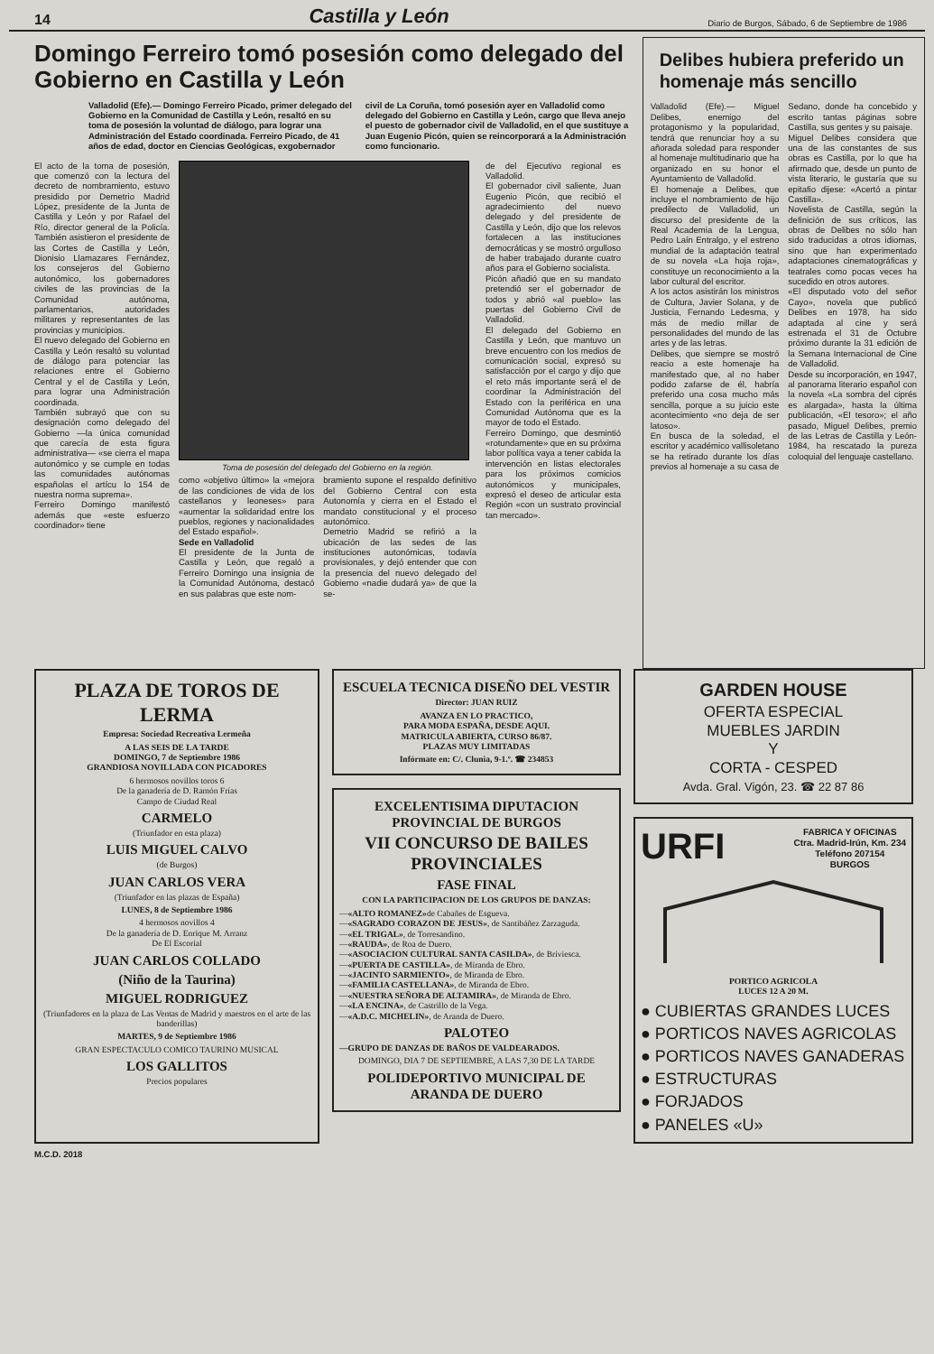14 Castilla y León Diario de Burgos, Sábado, 6 de Septiembre de 1986
Domingo Ferreiro tomó posesión como delegado del Gobierno en Castilla y León
Valladolid (Efe).— Domingo Ferreiro Picado, primer delegado del Gobierno en la Comunidad de Castilla y León, resaltó en su toma de posesión la voluntad de diálogo, para lograr una Administración del Estado coordinada. Ferreiro Picado, de 41 años de edad, doctor en Ciencias Geológicas, exgobernador civil de La Coruña, tomó posesión ayer en Valladolid como delegado del Gobierno en Castilla y León, cargo que lleva anejo el puesto de gobernador civil de Valladolid, en el que sustituye a Juan Eugenio Picón, quien se reincorporará a la Administración como funcionario.
El acto de la toma de posesión, que comenzó con la lectura del decreto de nombramiento, estuvo presidido por Demetrio Madrid López, presidente de la Junta de Castilla y León y por Rafael del Río, director general de la Policía. También asistieron el presidente de las Cortes de Castilla y León, Dionisio Llamazares Fernández, los consejeros del Gobierno autonómico, los gobernadores civiles de las provincias de la Comunidad autónoma, parlamentarios, autoridades militares y representantes de las provincias y municipios.
El nuevo delegado del Gobierno en Castilla y León resaltó su voluntad de diálogo para potenciar las relaciones entre el Gobierno Central y el de Castilla y León, para lograr una Administración coordinada.
También subrayó que con su designación como delegado del Gobierno —la única comunidad que carecía de esta figura administrativa— «se cierra el mapa autonómico y se cumple en todas las comunidades autónomas españolas el artícu lo 154 de nuestra norma suprema».
Ferreiro Domingo manifestó además que «este esfuerzo coordinador» tiene
Toma de posesión del delegado del Gobierno en la región.
como «objetivo último» la «mejora de las condiciones de vida de los castellanos y leoneses» para «aumentar la solidaridad entre los pueblos, regiones y nacionalidades del Estado español».
Sede en Valladolid
El presidente de la Junta de Castilla y León, que regaló a Ferreiro Domingo una insignia de la Comunidad Autónoma, destacó en sus palabras que este nom-
bramiento supone el respaldo definitivo del Gobierno Central con esta Autonomía y cierra en el Estado el mandato constitucional y el proceso autonómico.
Demetrio Madrid se refirió a la ubicación de las sedes de las instituciones autonómicas, todavía provisionales, y dejó entender que con la presencia del nuevo delegado del Gobierno «nadie dudará ya» de que la se-
de del Ejecutivo regional es Valladolid.
El gobernador civil saliente, Juan Eugenio Picón, que recibió el agradecimiento del nuevo delegado y del presidente de Castilla y León, dijo que los relevos fortalecen a las instituciones democráticas y se mostró orgulloso de haber trabajado durante cuatro años para el Gobierno socialista.
Picón añadió que en su mandato pretendió ser el gobernador de todos y abrió «al pueblo» las puertas del Gobierno Civil de Valladolid.
El delegado del Gobierno en Castilla y León, que mantuvo un breve encuentro con los medios de comunicación social, expresó su satisfacción por el cargo y dijo que el reto más importante será el de coordinar la Administración del Estado con la periférica en una Comunidad Autónoma que es la mayor de todo el Estado.
Ferreiro Domingo, que desmintió «rotundamente» que en su próxima labor política vaya a tener cabida la intervención en listas electorales para los próximos comicios autonómicos y municipales, expresó el deseo de articular esta Región «con un sustrato provincial tan mercado».
Delibes hubiera preferido un homenaje más sencillo
Valladolid (Efe).— Miguel Delibes, enemigo del protagonismo y la popularidad, tendrá que renunciar hoy a su añorada soledad para responder al homenaje multitudinario que ha organizado en su honor el Ayuntamiento de Valladolid.
El homenaje a Delibes, que incluye el nombramiento de hijo predilecto de Valladolid, un discurso del presidente de la Real Academia de la Lengua, Pedro Laín Entralgo, y el estreno mundial de la adaptación teatral de su novela «La hoja roja», constituye un reconocimiento a la labor cultural del escritor.
A los actos asistirán los ministros de Cultura, Javier Solana, y de Justicia, Fernando Ledesma, y más de medio millar de personalidades del mundo de las artes y de las letras.
Delibes, que siempre se mostró reacio a este homenaje ha manifestado que, al no haber podido zafarse de él, habría preferido una cosa mucho más sencilla, porque a su juicio este acontecimiento «no deja de ser latoso».
En busca de la soledad, el escritor y académico vallisoletano se ha retirado durante los días previos al homenaje a su casa de Sedano, donde ha concebido y escrito tantas páginas sobre Castilla, sus gentes y su paisaje.
Miguel Delibes considera que una de las constantes de sus obras es Castilla, por lo que ha afirmado que, desde un punto de vista literario, le gustaría que su epitafio dijese: «Acertó a pintar Castilla».
Novelista de Castilla, según la definición de sus críticos, las obras de Delibes no sólo han sido traducidas a otros idiomas, sino que han experimentado adaptaciones cinematográficas y teatrales como pocas veces ha sucedido en otros autores.
«El disputado voto del señor Cayo», novela que publicó Delibes en 1978, ha sido adaptada al cine y será estrenada el 31 de Octubre próximo durante la 31 edición de la Semana Internacional de Cine de Valladolid.
Desde su incorporación, en 1947, al panorama literario español con la novela «La sombra del ciprés es alargada», hasta la última publicación, «El tesoro»; el año pasado, Miguel Delibes, premio de las Letras de Castilla y León-1984, ha rescatado la pureza coloquial del lenguaje castellano.
PLAZA DE TOROS DE LERMA
Empresa: Sociedad Recreativa Lermeña
A LAS SEIS DE LA TARDE
DOMINGO, 7 de Septiembre 1986
GRANDIOSA NOVILLADA CON PICADORES
6 hermosos novillos toros 6
De la ganadería de D. Ramón Frías
Campo de Ciudad Real
CARMELO
(Triunfador en esta plaza)
LUIS MIGUEL CALVO
(de Burgos)
JUAN CARLOS VERA
(Triunfador en las plazas de España)
LUNES, 8 de Septiembre 1986
4 hermosos novillos 4
De la ganadería de D. Enrique M. Arranz
De El Escorial
JUAN CARLOS COLLADO
(Niño de la Taurina)
MIGUEL RODRIGUEZ
(Triunfadores en la plaza de Las Ventas de Madrid y maestros en el arte de las banderillas)
MARTES, 9 de Septiembre 1986
GRAN ESPECTACULO COMICO TAURINO MUSICAL
LOS GALLITOS
Precios populares
ESCUELA TECNICA DISEÑO DEL VESTIR
Director: JUAN RUIZ
AVANZA EN LO PRACTICO,
PARA MODA ESPAÑA, DESDE AQUI.
MATRICULA ABIERTA, CURSO 86/87.
PLAZAS MUY LIMITADAS
Infórmate en: C/. Clunia, 9-1.º. ☎ 234853
EXCELENTISIMA DIPUTACION PROVINCIAL DE BURGOS
VII CONCURSO DE BAILES PROVINCIALES
FASE FINAL
CON LA PARTICIPACION DE LOS GRUPOS DE DANZAS:
—«ALTO ROMANEZ»de Cabañes de Esgueva.
—«SAGRADO CORAZON DE JESUS», de Santibáñez Zarzaguda.
—«EL TRIGAL», de Torresandino.
—«RAUDA», de Roa de Duero.
—«ASOCIACION CULTURAL SANTA CASILDA», de Briviesca.
—«PUERTA DE CASTILLA», de Miranda de Ebro.
—«JACINTO SARMIENTO», de Miranda de Ebro.
—«FAMILIA CASTELLANA», de Miranda de Ebro.
—«NUESTRA SEÑORA DE ALTAMIRA», de Miranda de Ebro.
—«LA ENCINA», de Castrillo de la Vega.
—«A.D.C. MICHELIN», de Aranda de Duero.
PALOTEO
—GRUPO DE DANZAS DE BAÑOS DE VALDEARADOS.
DOMINGO, DIA 7 DE SEPTIEMBRE, A LAS 7,30 DE LA TARDE
POLIDEPORTIVO MUNICIPAL DE ARANDA DE DUERO
GARDEN HOUSE
OFERTA ESPECIAL
MUEBLES JARDIN
Y
CORTA - CESPED
Avda. Gral. Vigón, 23. ☎ 22 87 86
URFI
FABRICA Y OFICINAS
Ctra. Madrid-Irún, Km. 234
Teléfono 207154
BURGOS
PORTICO AGRICOLA
LUCES 12 A 20 M.
● CUBIERTAS GRANDES LUCES
● PORTICOS NAVES AGRICOLAS
● PORTICOS NAVES GANADERAS
● ESTRUCTURAS
● FORJADOS
● PANELES «U»
M.C.D. 2018